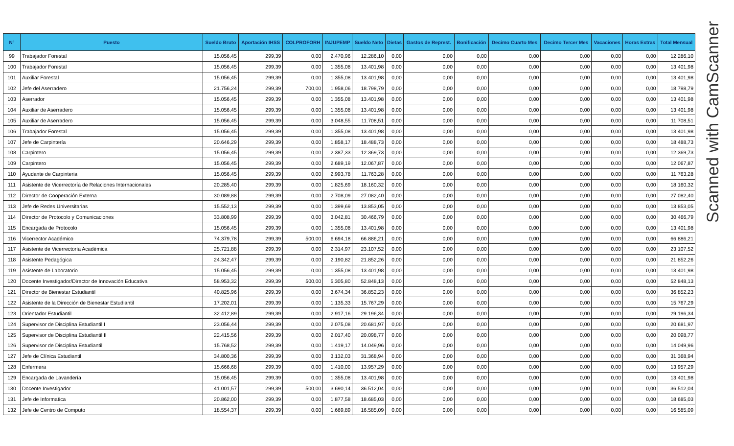| N° | Puesto | Sueldo Bruto | Aportación IHSS | COLPROFORH | INJUPEMP | Sueldo Neto | Dietas | Gastos de Represt. | Bonificación | Decimo Cuarto Mes | Decimo Tercer Mes | Vacaciones | Horas Extras | Total Mensual |
| --- | --- | --- | --- | --- | --- | --- | --- | --- | --- | --- | --- | --- | --- | --- |
| 99 | Trabajador Forestal | 15.056,45 | 299,39 | 0,00 | 2.470,96 | 12.286,10 | 0,00 | 0,00 | 0,00 | 0,00 | 0,00 | 0,00 | 0,00 | 12.286,10 |
| 100 | Trabajador Forestal | 15.056,45 | 299,39 | 0,00 | 1.355,08 | 13.401,98 | 0,00 | 0,00 | 0,00 | 0,00 | 0,00 | 0,00 | 0,00 | 13.401,98 |
| 101 | Auxiliar Forestal | 15.056,45 | 299,39 | 0,00 | 1.355,08 | 13.401,98 | 0,00 | 0,00 | 0,00 | 0,00 | 0,00 | 0,00 | 0,00 | 13.401,98 |
| 102 | Jefe del Aserradero | 21.756,24 | 299,39 | 700,00 | 1.958,06 | 18.798,79 | 0,00 | 0,00 | 0,00 | 0,00 | 0,00 | 0,00 | 0,00 | 18.798,79 |
| 103 | Aserrador | 15.056,45 | 299,39 | 0,00 | 1.355,08 | 13.401,98 | 0,00 | 0,00 | 0,00 | 0,00 | 0,00 | 0,00 | 0,00 | 13.401,98 |
| 104 | Auxiliar de Aserradero | 15.056,45 | 299,39 | 0,00 | 1.355,08 | 13.401,98 | 0,00 | 0,00 | 0,00 | 0,00 | 0,00 | 0,00 | 0,00 | 13.401,98 |
| 105 | Auxiliar de Aserradero | 15.056,45 | 299,39 | 0,00 | 3.048,55 | 11.708,51 | 0,00 | 0,00 | 0,00 | 0,00 | 0,00 | 0,00 | 0,00 | 11.708,51 |
| 106 | Trabajador Forestal | 15.056,45 | 299,39 | 0,00 | 1.355,08 | 13.401,98 | 0,00 | 0,00 | 0,00 | 0,00 | 0,00 | 0,00 | 0,00 | 13.401,98 |
| 107 | Jefe de Carpintería | 20.646,29 | 299,39 | 0,00 | 1.858,17 | 18.488,73 | 0,00 | 0,00 | 0,00 | 0,00 | 0,00 | 0,00 | 0,00 | 18.488,73 |
| 108 | Carpintero | 15.056,45 | 299,39 | 0,00 | 2.387,33 | 12.369,73 | 0,00 | 0,00 | 0,00 | 0,00 | 0,00 | 0,00 | 0,00 | 12.369,73 |
| 109 | Carpintero | 15.056,45 | 299,39 | 0,00 | 2.689,19 | 12.067,87 | 0,00 | 0,00 | 0,00 | 0,00 | 0,00 | 0,00 | 0,00 | 12.067,87 |
| 110 | Ayudante de Carpinteria | 15.056,45 | 299,39 | 0,00 | 2.993,78 | 11.763,28 | 0,00 | 0,00 | 0,00 | 0,00 | 0,00 | 0,00 | 0,00 | 11.763,28 |
| 111 | Asistente de Vicerrectoría de Relaciones Internacionales | 20.285,40 | 299,39 | 0,00 | 1.825,69 | 18.160,32 | 0,00 | 0,00 | 0,00 | 0,00 | 0,00 | 0,00 | 0,00 | 18.160,32 |
| 112 | Director de Cooperación Externa | 30.089,88 | 299,39 | 0,00 | 2.708,09 | 27.082,40 | 0,00 | 0,00 | 0,00 | 0,00 | 0,00 | 0,00 | 0,00 | 27.082,40 |
| 113 | Jefe de Redes Universitarias | 15.552,13 | 299,39 | 0,00 | 1.399,69 | 13.853,05 | 0,00 | 0,00 | 0,00 | 0,00 | 0,00 | 0,00 | 0,00 | 13.853,05 |
| 114 | Director de Protocolo y Comunicaciones | 33.808,99 | 299,39 | 0,00 | 3.042,81 | 30.466,79 | 0,00 | 0,00 | 0,00 | 0,00 | 0,00 | 0,00 | 0,00 | 30.466,79 |
| 115 | Encargada de Protocolo | 15.056,45 | 299,39 | 0,00 | 1.355,08 | 13.401,98 | 0,00 | 0,00 | 0,00 | 0,00 | 0,00 | 0,00 | 0,00 | 13.401,98 |
| 116 | Vicerrector Académico | 74.379,78 | 299,39 | 500,00 | 6.694,18 | 66.886,21 | 0,00 | 0,00 | 0,00 | 0,00 | 0,00 | 0,00 | 0,00 | 66.886,21 |
| 117 | Asistente de Vicerrectoría Académica | 25.721,88 | 299,39 | 0,00 | 2.314,97 | 23.107,52 | 0,00 | 0,00 | 0,00 | 0,00 | 0,00 | 0,00 | 0,00 | 23.107,52 |
| 118 | Asistente Pedagógica | 24.342,47 | 299,39 | 0,00 | 2.190,82 | 21.852,26 | 0,00 | 0,00 | 0,00 | 0,00 | 0,00 | 0,00 | 0,00 | 21.852,26 |
| 119 | Asistente de Laboratorio | 15.056,45 | 299,39 | 0,00 | 1.355,08 | 13.401,98 | 0,00 | 0,00 | 0,00 | 0,00 | 0,00 | 0,00 | 0,00 | 13.401,98 |
| 120 | Docente Investigador/Director de Innovación Educativa | 58.953,32 | 299,39 | 500,00 | 5.305,80 | 52.848,13 | 0,00 | 0,00 | 0,00 | 0,00 | 0,00 | 0,00 | 0,00 | 52.848,13 |
| 121 | Director de Bienestar Estudiantil | 40.825,96 | 299,39 | 0,00 | 3.674,34 | 36.852,23 | 0,00 | 0,00 | 0,00 | 0,00 | 0,00 | 0,00 | 0,00 | 36.852,23 |
| 122 | Asistente de la Dirección de Bienestar Estudiantil | 17.202,01 | 299,39 | 0,00 | 1.135,33 | 15.767,29 | 0,00 | 0,00 | 0,00 | 0,00 | 0,00 | 0,00 | 0,00 | 15.767,29 |
| 123 | Orientador Estudiantil | 32.412,89 | 299,39 | 0,00 | 2.917,16 | 29.196,34 | 0,00 | 0,00 | 0,00 | 0,00 | 0,00 | 0,00 | 0,00 | 29.196,34 |
| 124 | Supervisor de Disciplina Estudiantil I | 23.056,44 | 299,39 | 0,00 | 2.075,08 | 20.681,97 | 0,00 | 0,00 | 0,00 | 0,00 | 0,00 | 0,00 | 0,00 | 20.681,97 |
| 125 | Supervisor de Disciplina Estudiantil II | 22.415,56 | 299,39 | 0,00 | 2.017,40 | 20.098,77 | 0,00 | 0,00 | 0,00 | 0,00 | 0,00 | 0,00 | 0,00 | 20.098,77 |
| 126 | Supervisor de Disciplina Estudiantil | 15.768,52 | 299,39 | 0,00 | 1.419,17 | 14.049,96 | 0,00 | 0,00 | 0,00 | 0,00 | 0,00 | 0,00 | 0,00 | 14.049,96 |
| 127 | Jefe de Clínica Estudiantil | 34.800,36 | 299,39 | 0,00 | 3.132,03 | 31.368,94 | 0,00 | 0,00 | 0,00 | 0,00 | 0,00 | 0,00 | 0,00 | 31.368,94 |
| 128 | Enfermera | 15.666,68 | 299,39 | 0,00 | 1.410,00 | 13.957,29 | 0,00 | 0,00 | 0,00 | 0,00 | 0,00 | 0,00 | 0,00 | 13.957,29 |
| 129 | Encargada de Lavandería | 15.056,45 | 299,39 | 0,00 | 1.355,08 | 13.401,98 | 0,00 | 0,00 | 0,00 | 0,00 | 0,00 | 0,00 | 0,00 | 13.401,98 |
| 130 | Docente Investigador | 41.001,57 | 299,39 | 500,00 | 3.690,14 | 36.512,04 | 0,00 | 0,00 | 0,00 | 0,00 | 0,00 | 0,00 | 0,00 | 36.512,04 |
| 131 | Jefe de Informatica | 20.862,00 | 299,39 | 0,00 | 1.877,58 | 18.685,03 | 0,00 | 0,00 | 0,00 | 0,00 | 0,00 | 0,00 | 0,00 | 18.685,03 |
| 132 | Jefe de Centro de Computo | 18.554,37 | 299,39 | 0,00 | 1.669,89 | 16.585,09 | 0,00 | 0,00 | 0,00 | 0,00 | 0,00 | 0,00 | 0,00 | 16.585,09 |
Scanned with CamScanner